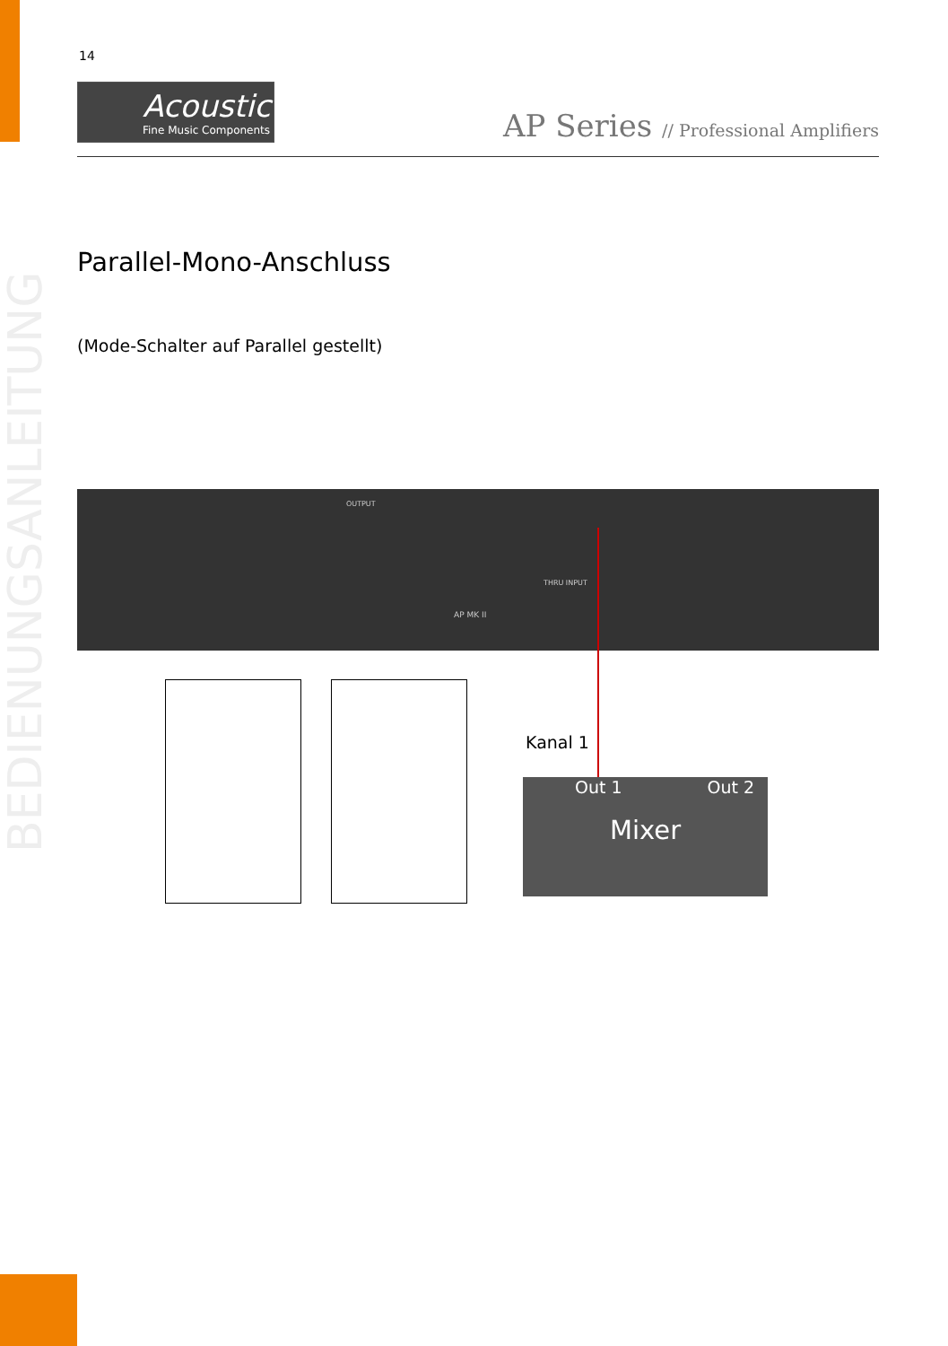14
Acoustic
Fine Music Components
AP Series // Professional Amplifiers
Parallel-Mono-Anschluss
(Mode-Schalter auf Parallel gestellt)
BEDIENUNGSANLEITUNG
OUTPUT
THRU INPUT
AP MK II
Kanal 1
Out 1 Out 2
Mixer